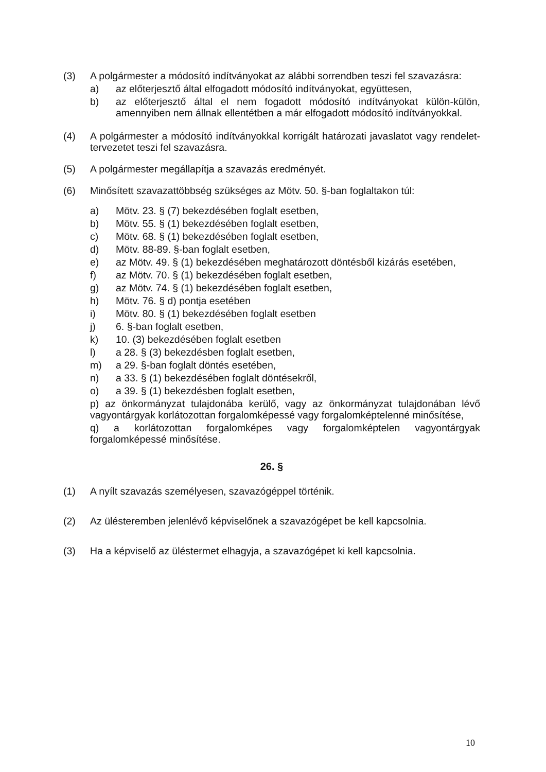(3) A polgármester a módosító indítványokat az alábbi sorrendben teszi fel szavazásra:
a) az előterjesztő által elfogadott módosító indítványokat, együttesen,
b) az előterjesztő által el nem fogadott módosító indítványokat külön-külön, amennyiben nem állnak ellentétben a már elfogadott módosító indítványokkal.
(4) A polgármester a módosító indítványokkal korrigált határozati javaslatot vagy rendelet-tervezetet teszi fel szavazásra.
(5) A polgármester megállapítja a szavazás eredményét.
(6) Minősített szavazattöbbség szükséges az Mötv. 50. §-ban foglaltakon túl:
a) Mötv. 23. § (7) bekezdésében foglalt esetben,
b) Mötv. 55. § (1) bekezdésében foglalt esetben,
c) Mötv. 68. § (1) bekezdésében foglalt esetben,
d) Mötv. 88-89. §-ban foglalt esetben,
e) az Mötv. 49. § (1) bekezdésében meghatározott döntésből kizárás esetében,
f) az Mötv. 70. § (1) bekezdésében foglalt esetben,
g) az Mötv. 74. § (1) bekezdésében foglalt esetben,
h) Mötv. 76. § d) pontja esetében
i) Mötv. 80. § (1) bekezdésében foglalt esetben
j) 6. §-ban foglalt esetben,
k) 10. (3) bekezdésében foglalt esetben
l) a 28. § (3) bekezdésben foglalt esetben,
m) a 29. §-ban foglalt döntés esetében,
n) a 33. § (1) bekezdésében foglalt döntésekről,
o) a 39. § (1) bekezdésben foglalt esetben,
p) az önkormányzat tulajdonába kerülő, vagy az önkormányzat tulajdonában lévő vagyontárgyak korlátozottan forgalomképessé vagy forgalomképtelenné minősítése,
q) a korlátozottan forgalomképes vagy forgalomképtelen vagyontárgyak forgalomképessé minősítése.
26. §
(1) A nyílt szavazás személyesen, szavazógéppel történik.
(2) Az ülésteremben jelenlévő képviselőnek a szavazógépet be kell kapcsolnia.
(3) Ha a képviselő az üléstermet elhagyja, a szavazógépet ki kell kapcsolnia.
10